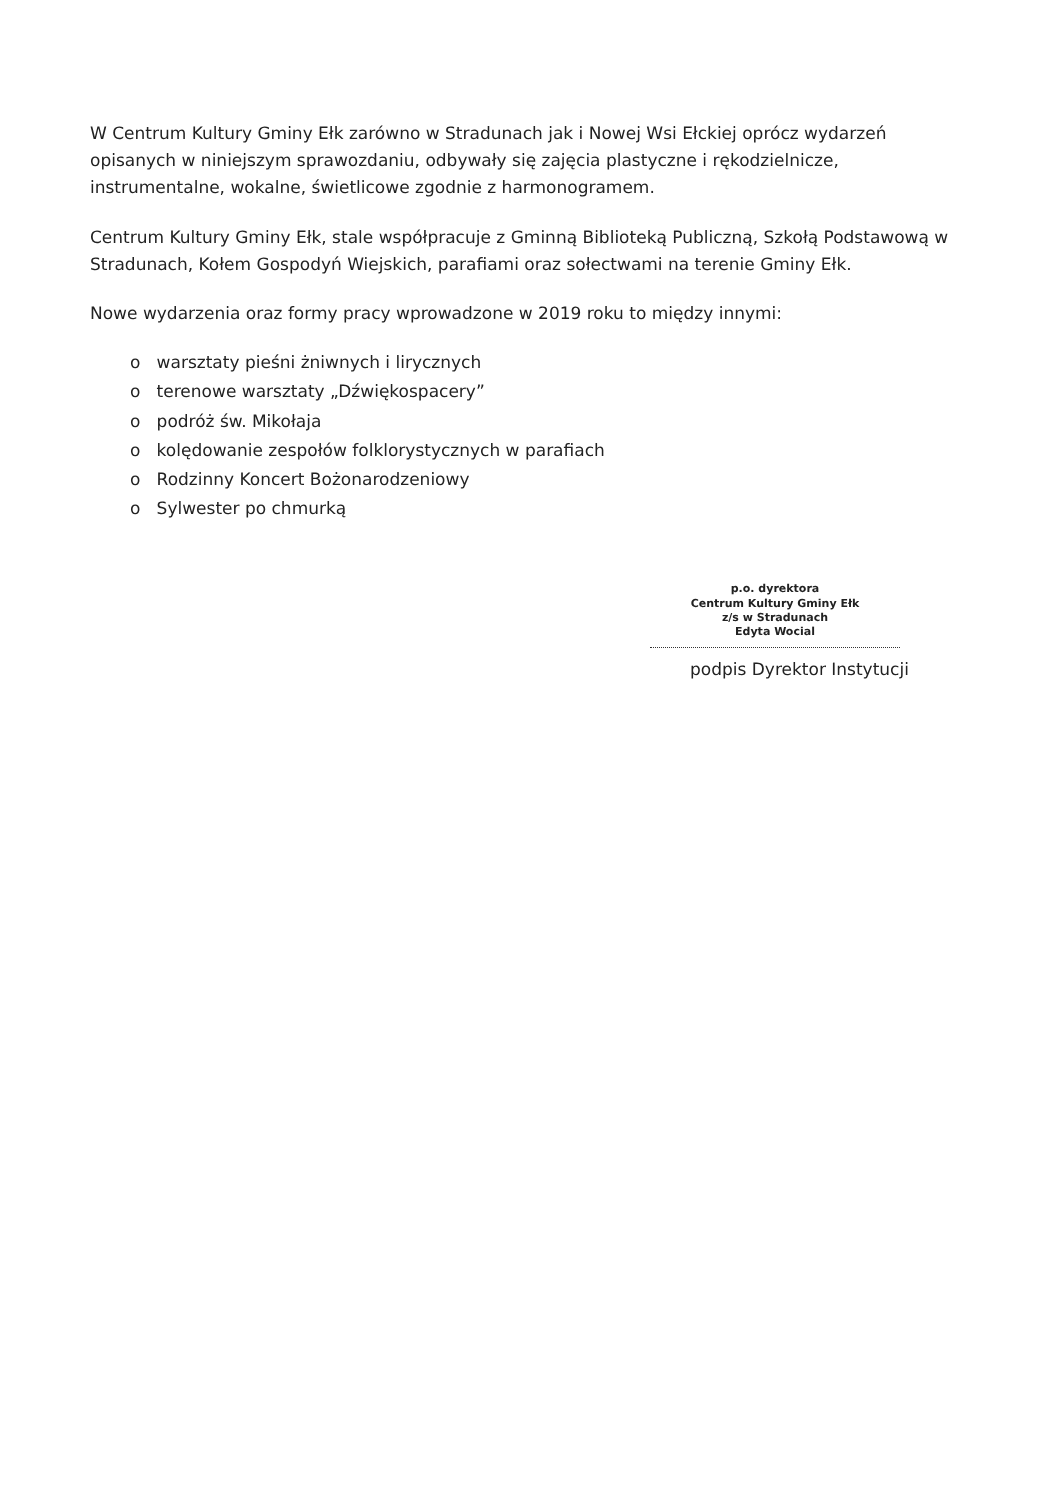W Centrum Kultury Gminy Ełk zarówno w Stradunach jak i Nowej Wsi Ełckiej oprócz wydarzeń opisanych w niniejszym sprawozdaniu, odbywały się zajęcia plastyczne i rękodzielnicze, instrumentalne, wokalne, świetlicowe zgodnie z harmonogramem.
Centrum Kultury Gminy Ełk, stale współpracuje z Gminną Biblioteką Publiczną, Szkołą Podstawową w Stradunach, Kołem Gospodyń Wiejskich, parafiami oraz sołectwami na terenie Gminy Ełk.
Nowe wydarzenia oraz formy pracy wprowadzone w 2019 roku to między innymi:
o warsztaty pieśni żniwnych i lirycznych
o terenowe warsztaty „Dźwiękospacery”
o podróż św. Mikołaja
o kolędowanie zespołów folklorystycznych w parafiach
o Rodzinny Koncert Bożonarodzeniowy
o Sylwester po chmurką
p.o. dyrektora
Centrum Kultury Gminy Ełk
z/s w Stradunach
Edyta Wocial
podpis Dyrektor Instytucji